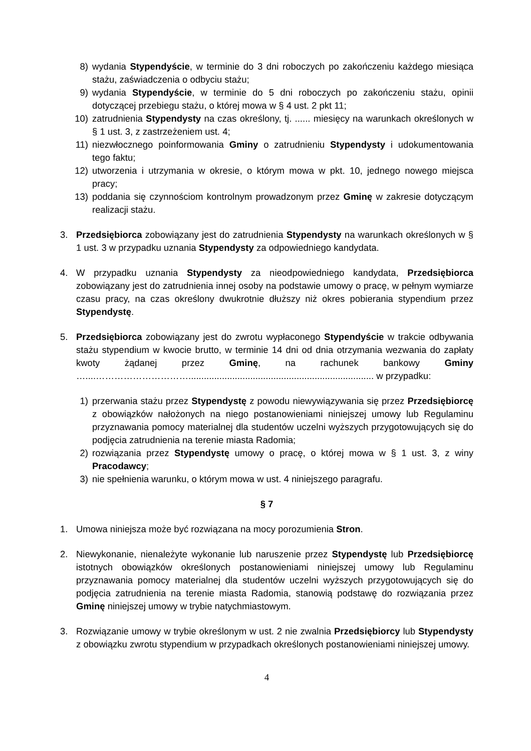8) wydania Stypendyście, w terminie do 3 dni roboczych po zakończeniu każdego miesiąca stażu, zaświadczenia o odbyciu stażu;
9) wydania Stypendyście, w terminie do 5 dni roboczych po zakończeniu stażu, opinii dotyczącej przebiegu stażu, o której mowa w § 4 ust. 2 pkt 11;
10) zatrudnienia Stypendysty na czas określony, tj. ...... miesięcy na warunkach określonych w § 1 ust. 3, z zastrzeżeniem ust. 4;
11) niezwłocznego poinformowania Gminy o zatrudnieniu Stypendysty i udokumentowania tego faktu;
12) utworzenia i utrzymania w okresie, o którym mowa w pkt. 10, jednego nowego miejsca pracy;
13) poddania się czynnościom kontrolnym prowadzonym przez Gminę w zakresie dotyczącym realizacji stażu.
3. Przedsiębiorca zobowiązany jest do zatrudnienia Stypendysty na warunkach określonych w § 1 ust. 3 w przypadku uznania Stypendysty za odpowiedniego kandydata.
4. W przypadku uznania Stypendysty za nieodpowiedniego kandydata, Przedsiębiorca zobowiązany jest do zatrudnienia innej osoby na podstawie umowy o pracę, w pełnym wymiarze czasu pracy, na czas określony dwukrotnie dłuższy niż okres pobierania stypendium przez Stypendystę.
5. Przedsiębiorca zobowiązany jest do zwrotu wypłaconego Stypendyście w trakcie odbywania stażu stypendium w kwocie brutto, w terminie 14 dni od dnia otrzymania wezwania do zapłaty kwoty żądanej przez Gminę, na rachunek bankowy Gminy …....…………………………........................................................................ w przypadku:
1) przerwania stażu przez Stypendystę z powodu niewywiązywania się przez Przedsiębiorcę z obowiązków nałożonych na niego postanowieniami niniejszej umowy lub Regulaminu przyznawania pomocy materialnej dla studentów uczelni wyższych przygotowujących się do podjęcia zatrudnienia na terenie miasta Radomia;
2) rozwiązania przez Stypendystę umowy o pracę, o której mowa w § 1 ust. 3, z winy Pracodawcy;
3) nie spełnienia warunku, o którym mowa w ust. 4 niniejszego paragrafu.
§ 7
1. Umowa niniejsza może być rozwiązana na mocy porozumienia Stron.
2. Niewykonanie, nienależyte wykonanie lub naruszenie przez Stypendystę lub Przedsiębiorcę istotnych obowiązków określonych postanowieniami niniejszej umowy lub Regulaminu przyznawania pomocy materialnej dla studentów uczelni wyższych przygotowujących się do podjęcia zatrudnienia na terenie miasta Radomia, stanowią podstawę do rozwiązania przez Gminę niniejszej umowy w trybie natychmiastowym.
3. Rozwiązanie umowy w trybie określonym w ust. 2 nie zwalnia Przedsiębiorcy lub Stypendysty z obowiązku zwrotu stypendium w przypadkach określonych postanowieniami niniejszej umowy.
4